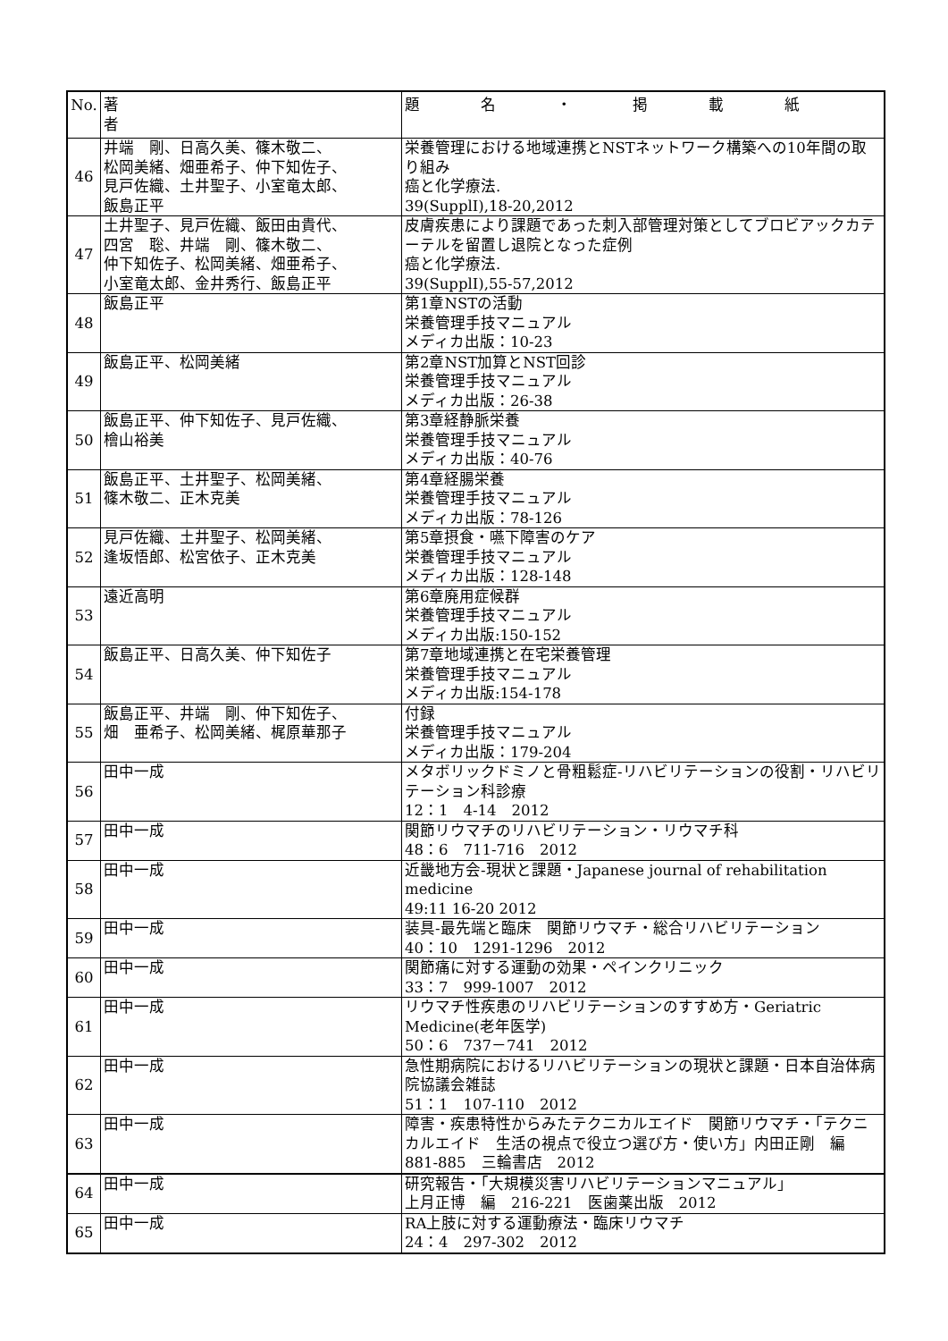| No. | 著 者 | 題 名 ・ 掲 載 紙 |
| --- | --- | --- |
| 46 | 井端 剛、日高久美、篠木敬二、 松岡美緒、畑亜希子、仲下知佐子、 見戸佐織、土井聖子、小室竜太郎、 飯島正平 | 栄養管理における地域連携とNSTネットワーク構築への10年間の取り組み 癌と化学療法. 39(SupplⅠ),18-20,2012 |
| 47 | 土井聖子、見戸佐織、飯田由貴代、 四宮 聡、井端 剛、篠木敬二、 仲下知佐子、松岡美緒、畑亜希子、 小室竜太郎、金井秀行、飯島正平 | 皮膚疾患により課題であった刺入部管理対策としてブロビアックカテーテルを留置し退院となった症例 癌と化学療法. 39(SupplⅠ),55-57,2012 |
| 48 | 飯島正平 | 第1章NSTの活動 栄養管理手技マニュアル メディカ出版：10-23 |
| 49 | 飯島正平、松岡美緒 | 第2章NST加算とNST回診 栄養管理手技マニュアル メディカ出版：26-38 |
| 50 | 飯島正平、仲下知佐子、見戸佐織、 檜山裕美 | 第3章経静脈栄養 栄養管理手技マニュアル メディカ出版：40-76 |
| 51 | 飯島正平、土井聖子、松岡美緒、 篠木敬二、正木克美 | 第4章経腸栄養 栄養管理手技マニュアル メディカ出版：78-126 |
| 52 | 見戸佐織、土井聖子、松岡美緒、 逢坂悟郎、松宮依子、正木克美 | 第5章摂食・嚥下障害のケア 栄養管理手技マニュアル メディカ出版：128-148 |
| 53 | 遠近高明 | 第6章廃用症候群 栄養管理手技マニュアル メディカ出版:150-152 |
| 54 | 飯島正平、日高久美、仲下知佐子 | 第7章地域連携と在宅栄養管理 栄養管理手技マニュアル メディカ出版:154-178 |
| 55 | 飯島正平、井端 剛、仲下知佐子、 畑 亜希子、松岡美緒、梶原華那子 | 付録 栄養管理手技マニュアル メディカ出版：179-204 |
| 56 | 田中一成 | メタボリックドミノと骨粗鬆症-リハビリテーションの役割・リハビリテーション科診療 12：1 4-14 2012 |
| 57 | 田中一成 | 関節リウマチのリハビリテーション・リウマチ科 48：6 711-716 2012 |
| 58 | 田中一成 | 近畿地方会-現状と課題・Japanese journal of rehabilitation medicine 49:11 16-20 2012 |
| 59 | 田中一成 | 装具-最先端と臨床 関節リウマチ・総合リハビリテーション 40：10 1291-1296 2012 |
| 60 | 田中一成 | 関節痛に対する運動の効果・ペインクリニック 33：7 999-1007 2012 |
| 61 | 田中一成 | リウマチ性疾患のリハビリテーションのすすめ方・Geriatric Medicine(老年医学) 50：6 737－741 2012 |
| 62 | 田中一成 | 急性期病院におけるリハビリテーションの現状と課題・日本自治体病院協議会雑誌 51：1 107-110 2012 |
| 63 | 田中一成 | 障害・疾患特性からみたテクニカルエイド 関節リウマチ・「テクニカルエイド 生活の視点で役立つ選び方・使い方」内田正剛 編 881-885 三輪書店 2012 |
| 64 | 田中一成 | 研究報告・「大規模災害リハビリテーションマニュアル」 上月正博 編 216-221 医歯薬出版 2012 |
| 65 | 田中一成 | RA上肢に対する運動療法・臨床リウマチ 24：4 297-302 2012 |